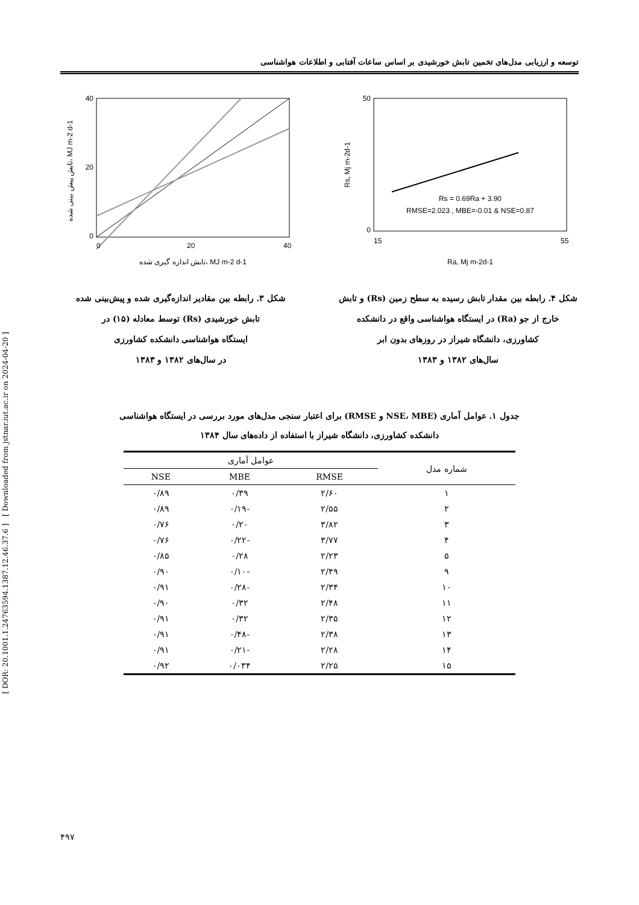[ DOR: 20.1001.1.24763594.1387.12.46.37.6 ] [ Downloaded from jstnar.iut.ac.ir on 2024-04-20 ]
توسعه و ارزیابی مدل‌های تخمین تابش خورشیدی بر اساس ساعات آفتابی و اطلاعات هواشناسی
40
20
0
0
20
40
تابش پیش بینی شده، MJ m-2 d-1
تابش اندازه گیری شده، MJ m-2 d-1
شکل ۳. رابطه بین مقادیر اندازه‌گیری شده و پیش‌بینی شده
تابش خورشیدی (Rs) توسط معادله (۱۵) در
ایستگاه هواشناسی دانشکده کشاورزی
در سال‌های ۱۳۸۲ و ۱۳۸۳
50
0
15
55
Rs = 0.69Ra + 3.90
RMSE=2.023 , MBE=-0.01 & NSE=0.87
Rs, Mj m-2d-1
Ra, Mj m-2d-1
شکل ۴. رابطه بین مقدار تابش رسیده به سطح زمین (Rs) و تابش
خارج از جو (Ra) در ایستگاه هواشناسی واقع در دانشکده
کشاورزی، دانشگاه شیراز در روزهای بدون ابر
سال‌های ۱۳۸۲ و ۱۳۸۳
جدول ۱. عوامل آماری (NSE، MBE و RMSE) برای اعتبار سنجی مدل‌های مورد بررسی در ایستگاه هواشناسی
دانشکده کشاورزی، دانشگاه شیراز با استفاده از داده‌های سال ۱۳۸۴
| شماره مدل | عوامل آماری | | |
| --- | --- | --- | --- |
| | RMSE | MBE | NSE |
| ۱ | ۲/۶۰ | ۰/۳۹ | ۰/۸۹ |
| ۲ | ۲/۵۵ | -۰/۱۹ | ۰/۸۹ |
| ۳ | ۳/۸۲ | ۰/۲۰ | ۰/۷۶ |
| ۴ | ۳/۷۷ | -۰/۲۲ | ۰/۷۶ |
| ۵ | ۲/۲۳ | ۰/۲۸ | ۰/۸۵ |
| ۹ | ۲/۴۹ | -۰/۱۰ | ۰/۹۰ |
| ۱۰ | ۲/۳۴ | -۰/۲۸ | ۰/۹۱ |
| ۱۱ | ۲/۴۸ | ۰/۳۲ | ۰/۹۰ |
| ۱۲ | ۲/۳۵ | ۰/۳۲ | ۰/۹۱ |
| ۱۳ | ۲/۳۸ | -۰/۴۸ | ۰/۹۱ |
| ۱۴ | ۲/۲۸ | -۰/۲۱ | ۰/۹۱ |
| ۱۵ | ۲/۲۵ | ۰/۰۳۴ | ۰/۹۲ |
۴۹۷